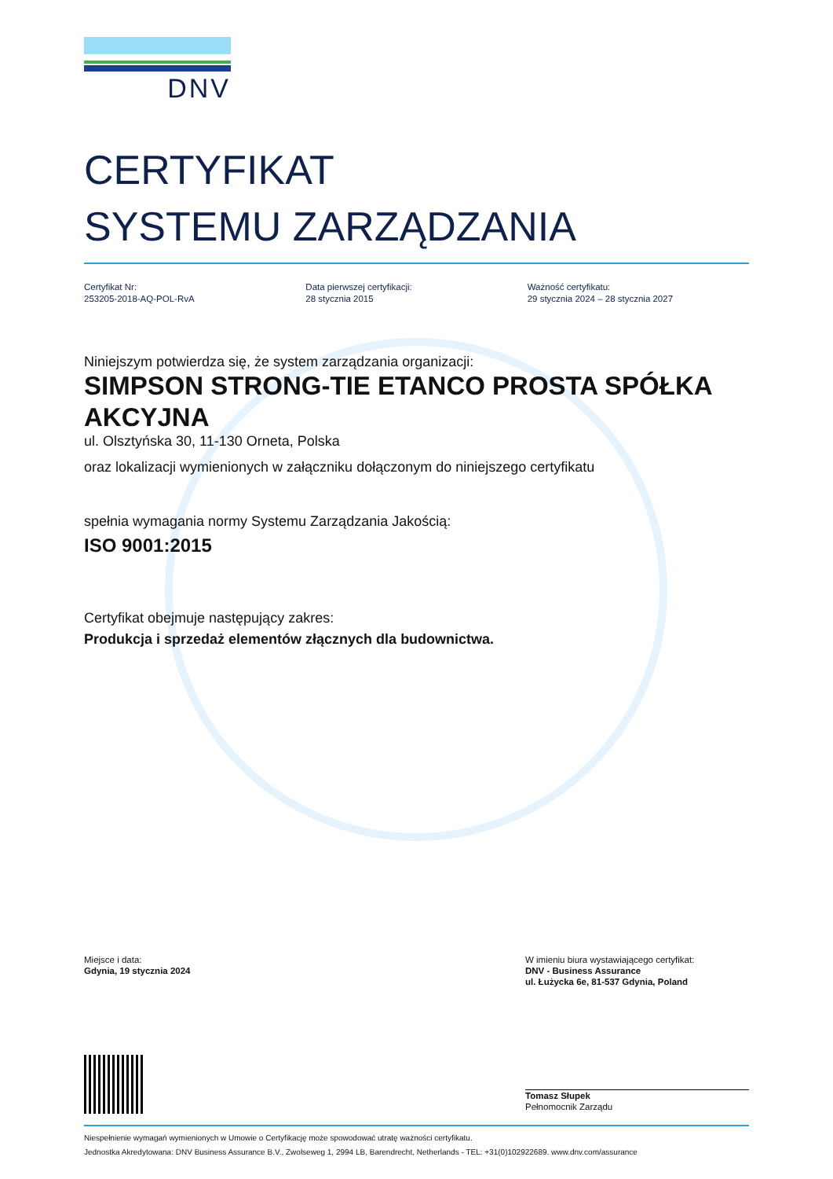DNV
CERTYFIKAT
SYSTEMU ZARZĄDZANIA
Certyfikat Nr:
253205-2018-AQ-POL-RvA
Data pierwszej certyfikacji:
28 stycznia 2015
Ważność certyfikatu:
29 stycznia 2024 – 28 stycznia 2027
Niniejszym potwierdza się, że system zarządzania organizacji:
SIMPSON STRONG-TIE ETANCO PROSTA SPÓŁKA AKCYJNA
ul. Olsztyńska 30, 11-130 Orneta, Polska
oraz lokalizacji wymienionych w załączniku dołączonym do niniejszego certyfikatu
spełnia wymagania normy Systemu Zarządzania Jakością:
ISO 9001:2015
Certyfikat obejmuje następujący zakres:
Produkcja i sprzedaż elementów złącznych dla budownictwa.
Miejsce i data:
Gdynia, 19 stycznia 2024
W imieniu biura wystawiającego certyfikat:
DNV - Business Assurance
ul. Łużycka 6e, 81-537 Gdynia, Poland
Tomasz Słupek
Pełnomocnik Zarządu
Niespełnienie wymagań wymienionych w Umowie o Certyfikację może spowodować utratę ważności certyfikatu.
Jednostka Akredytowana: DNV Business Assurance B.V., Zwolseweg 1, 2994 LB, Barendrecht, Netherlands - TEL: +31(0)102922689. www.dnv.com/assurance